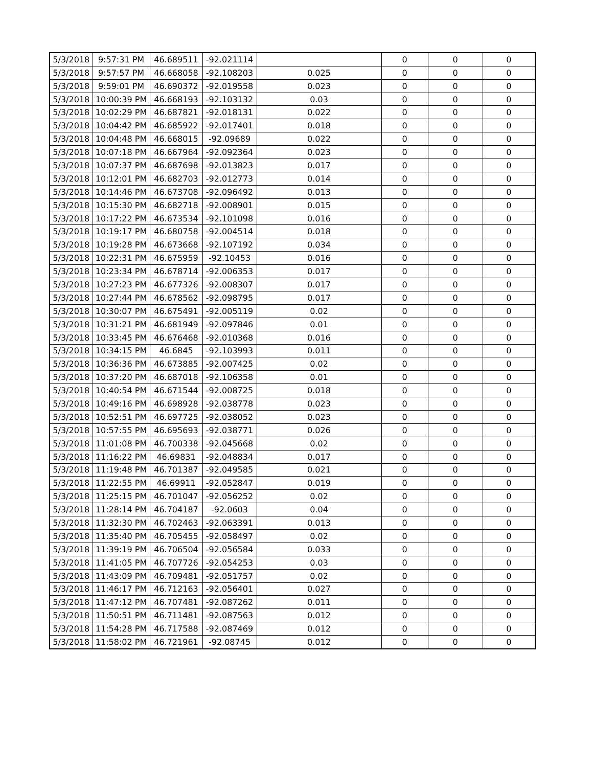| 5/3/2018 | 9:57:31 PM | 46.689511 | -92.021114 | | 0 | 0 | 0 |
| 5/3/2018 | 9:57:57 PM | 46.668058 | -92.108203 | 0.025 | 0 | 0 | 0 |
| 5/3/2018 | 9:59:01 PM | 46.690372 | -92.019558 | 0.023 | 0 | 0 | 0 |
| 5/3/2018 | 10:00:39 PM | 46.668193 | -92.103132 | 0.03 | 0 | 0 | 0 |
| 5/3/2018 | 10:02:29 PM | 46.687821 | -92.018131 | 0.022 | 0 | 0 | 0 |
| 5/3/2018 | 10:04:42 PM | 46.685922 | -92.017401 | 0.018 | 0 | 0 | 0 |
| 5/3/2018 | 10:04:48 PM | 46.668015 | -92.09689 | 0.022 | 0 | 0 | 0 |
| 5/3/2018 | 10:07:18 PM | 46.667964 | -92.092364 | 0.023 | 0 | 0 | 0 |
| 5/3/2018 | 10:07:37 PM | 46.687698 | -92.013823 | 0.017 | 0 | 0 | 0 |
| 5/3/2018 | 10:12:01 PM | 46.682703 | -92.012773 | 0.014 | 0 | 0 | 0 |
| 5/3/2018 | 10:14:46 PM | 46.673708 | -92.096492 | 0.013 | 0 | 0 | 0 |
| 5/3/2018 | 10:15:30 PM | 46.682718 | -92.008901 | 0.015 | 0 | 0 | 0 |
| 5/3/2018 | 10:17:22 PM | 46.673534 | -92.101098 | 0.016 | 0 | 0 | 0 |
| 5/3/2018 | 10:19:17 PM | 46.680758 | -92.004514 | 0.018 | 0 | 0 | 0 |
| 5/3/2018 | 10:19:28 PM | 46.673668 | -92.107192 | 0.034 | 0 | 0 | 0 |
| 5/3/2018 | 10:22:31 PM | 46.675959 | -92.10453 | 0.016 | 0 | 0 | 0 |
| 5/3/2018 | 10:23:34 PM | 46.678714 | -92.006353 | 0.017 | 0 | 0 | 0 |
| 5/3/2018 | 10:27:23 PM | 46.677326 | -92.008307 | 0.017 | 0 | 0 | 0 |
| 5/3/2018 | 10:27:44 PM | 46.678562 | -92.098795 | 0.017 | 0 | 0 | 0 |
| 5/3/2018 | 10:30:07 PM | 46.675491 | -92.005119 | 0.02 | 0 | 0 | 0 |
| 5/3/2018 | 10:31:21 PM | 46.681949 | -92.097846 | 0.01 | 0 | 0 | 0 |
| 5/3/2018 | 10:33:45 PM | 46.676468 | -92.010368 | 0.016 | 0 | 0 | 0 |
| 5/3/2018 | 10:34:15 PM | 46.6845 | -92.103993 | 0.011 | 0 | 0 | 0 |
| 5/3/2018 | 10:36:36 PM | 46.673885 | -92.007425 | 0.02 | 0 | 0 | 0 |
| 5/3/2018 | 10:37:20 PM | 46.687018 | -92.106358 | 0.01 | 0 | 0 | 0 |
| 5/3/2018 | 10:40:54 PM | 46.671544 | -92.008725 | 0.018 | 0 | 0 | 0 |
| 5/3/2018 | 10:49:16 PM | 46.698928 | -92.038778 | 0.023 | 0 | 0 | 0 |
| 5/3/2018 | 10:52:51 PM | 46.697725 | -92.038052 | 0.023 | 0 | 0 | 0 |
| 5/3/2018 | 10:57:55 PM | 46.695693 | -92.038771 | 0.026 | 0 | 0 | 0 |
| 5/3/2018 | 11:01:08 PM | 46.700338 | -92.045668 | 0.02 | 0 | 0 | 0 |
| 5/3/2018 | 11:16:22 PM | 46.69831 | -92.048834 | 0.017 | 0 | 0 | 0 |
| 5/3/2018 | 11:19:48 PM | 46.701387 | -92.049585 | 0.021 | 0 | 0 | 0 |
| 5/3/2018 | 11:22:55 PM | 46.69911 | -92.052847 | 0.019 | 0 | 0 | 0 |
| 5/3/2018 | 11:25:15 PM | 46.701047 | -92.056252 | 0.02 | 0 | 0 | 0 |
| 5/3/2018 | 11:28:14 PM | 46.704187 | -92.0603 | 0.04 | 0 | 0 | 0 |
| 5/3/2018 | 11:32:30 PM | 46.702463 | -92.063391 | 0.013 | 0 | 0 | 0 |
| 5/3/2018 | 11:35:40 PM | 46.705455 | -92.058497 | 0.02 | 0 | 0 | 0 |
| 5/3/2018 | 11:39:19 PM | 46.706504 | -92.056584 | 0.033 | 0 | 0 | 0 |
| 5/3/2018 | 11:41:05 PM | 46.707726 | -92.054253 | 0.03 | 0 | 0 | 0 |
| 5/3/2018 | 11:43:09 PM | 46.709481 | -92.051757 | 0.02 | 0 | 0 | 0 |
| 5/3/2018 | 11:46:17 PM | 46.712163 | -92.056401 | 0.027 | 0 | 0 | 0 |
| 5/3/2018 | 11:47:12 PM | 46.707481 | -92.087262 | 0.011 | 0 | 0 | 0 |
| 5/3/2018 | 11:50:51 PM | 46.711481 | -92.087563 | 0.012 | 0 | 0 | 0 |
| 5/3/2018 | 11:54:28 PM | 46.717588 | -92.087469 | 0.012 | 0 | 0 | 0 |
| 5/3/2018 | 11:58:02 PM | 46.721961 | -92.08745 | 0.012 | 0 | 0 | 0 |